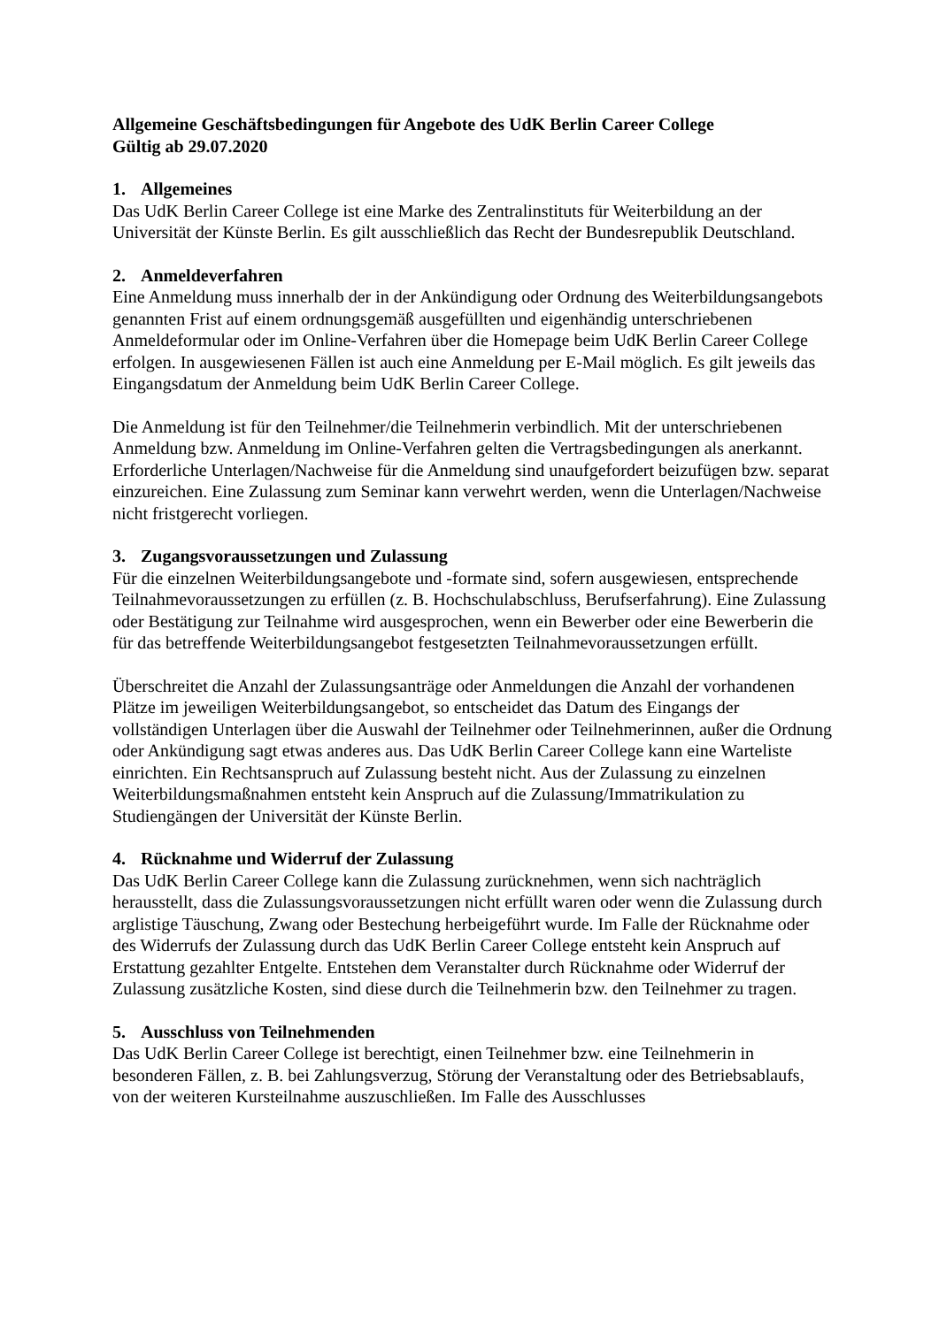Allgemeine Geschäftsbedingungen für Angebote des UdK Berlin Career College
Gültig ab 29.07.2020
1. Allgemeines
Das UdK Berlin Career College ist eine Marke des Zentralinstituts für Weiterbildung an der Universität der Künste Berlin. Es gilt ausschließlich das Recht der Bundesrepublik Deutschland.
2. Anmeldeverfahren
Eine Anmeldung muss innerhalb der in der Ankündigung oder Ordnung des Weiterbildungsangebots genannten Frist auf einem ordnungsgemäß ausgefüllten und eigenhändig unterschriebenen Anmeldeformular oder im Online-Verfahren über die Homepage beim UdK Berlin Career College erfolgen. In ausgewiesenen Fällen ist auch eine Anmeldung per E-Mail möglich. Es gilt jeweils das Eingangsdatum der Anmeldung beim UdK Berlin Career College.
Die Anmeldung ist für den Teilnehmer/die Teilnehmerin verbindlich. Mit der unterschriebenen Anmeldung bzw. Anmeldung im Online-Verfahren gelten die Vertragsbedingungen als anerkannt. Erforderliche Unterlagen/Nachweise für die Anmeldung sind unaufgefordert beizufügen bzw. separat einzureichen. Eine Zulassung zum Seminar kann verwehrt werden, wenn die Unterlagen/Nachweise nicht fristgerecht vorliegen.
3. Zugangsvoraussetzungen und Zulassung
Für die einzelnen Weiterbildungsangebote und -formate sind, sofern ausgewiesen, entsprechende Teilnahmevoraussetzungen zu erfüllen (z. B. Hochschulabschluss, Berufserfahrung). Eine Zulassung oder Bestätigung zur Teilnahme wird ausgesprochen, wenn ein Bewerber oder eine Bewerberin die für das betreffende Weiterbildungsangebot festgesetzten Teilnahmevoraussetzungen erfüllt.
Überschreitet die Anzahl der Zulassungsanträge oder Anmeldungen die Anzahl der vorhandenen Plätze im jeweiligen Weiterbildungsangebot, so entscheidet das Datum des Eingangs der vollständigen Unterlagen über die Auswahl der Teilnehmer oder Teilnehmerinnen, außer die Ordnung oder Ankündigung sagt etwas anderes aus. Das UdK Berlin Career College kann eine Warteliste einrichten. Ein Rechtsanspruch auf Zulassung besteht nicht. Aus der Zulassung zu einzelnen Weiterbildungsmaßnahmen entsteht kein Anspruch auf die Zulassung/Immatrikulation zu Studiengängen der Universität der Künste Berlin.
4. Rücknahme und Widerruf der Zulassung
Das UdK Berlin Career College kann die Zulassung zurücknehmen, wenn sich nachträglich herausstellt, dass die Zulassungsvoraussetzungen nicht erfüllt waren oder wenn die Zulassung durch arglistige Täuschung, Zwang oder Bestechung herbeigeführt wurde. Im Falle der Rücknahme oder des Widerrufs der Zulassung durch das UdK Berlin Career College entsteht kein Anspruch auf Erstattung gezahlter Entgelte. Entstehen dem Veranstalter durch Rücknahme oder Widerruf der Zulassung zusätzliche Kosten, sind diese durch die Teilnehmerin bzw. den Teilnehmer zu tragen.
5. Ausschluss von Teilnehmenden
Das UdK Berlin Career College ist berechtigt, einen Teilnehmer bzw. eine Teilnehmerin in besonderen Fällen, z. B. bei Zahlungsverzug, Störung der Veranstaltung oder des Betriebsablaufs, von der weiteren Kursteilnahme auszuschließen. Im Falle des Ausschlusses